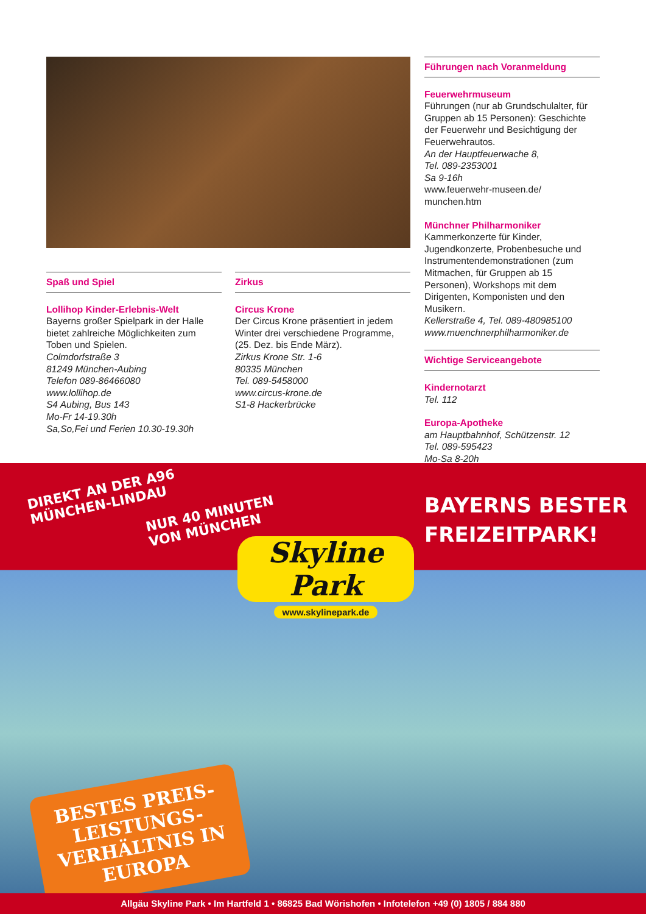Spaß und Spiel
Lollihop Kinder-Erlebnis-Welt
Bayerns großer Spielpark in der Halle bietet zahlreiche Möglichkeiten zum Toben und Spielen.
Colmdorfstraße 3
81249 München-Aubing
Telefon 089-86466080
www.lollihop.de
S4 Aubing, Bus 143
Mo-Fr 14-19.30h
Sa,So,Fei und Ferien 10.30-19.30h
Zirkus
Circus Krone
Der Circus Krone präsentiert in jedem Winter drei verschiedene Programme, (25. Dez. bis Ende März).
Zirkus Krone Str. 1-6
80335 München
Tel. 089-5458000
www.circus-krone.de
S1-8 Hackerbrücke
Führungen nach Voranmeldung
Feuerwehrmuseum
Führungen (nur ab Grundschulalter, für Gruppen ab 15 Personen): Geschichte der Feuerwehr und Besichtigung der Feuerwehrautos.
An der Hauptfeuerwache 8,
Tel. 089-2353001
Sa 9-16h
www.feuerwehr-museen.de/ munchen.htm
Münchner Philharmoniker
Kammerkonzerte für Kinder, Jugendkonzerte, Probenbesuche und Instrumentendemonstrationen (zum Mitmachen, für Gruppen ab 15 Personen), Workshops mit dem Dirigenten, Komponisten und den Musikern.
Kellerstraße 4, Tel. 089-480985100
www.muenchnerphilharmoniker.de
Wichtige Serviceangebote
Kindernotarzt
Tel. 112
Europa-Apotheke
am Hauptbahnhof, Schützenstr. 12
Tel. 089-595423
Mo-Sa 8-20h
DIREKT AN DER A96
MÜNCHEN-LINDAU
NUR 40 MINUTEN
VON MÜNCHEN
Skyline Park
www.skylinepark.de
BAYERNS BESTER
FREIZEITPARK!
BESTES PREIS-LEISTUNGS-VERHÄLTNIS IN EUROPA
Allgäu Skyline Park • Im Hartfeld 1 • 86825 Bad Wörishofen • Infotelefon +49 (0) 1805 / 884 880